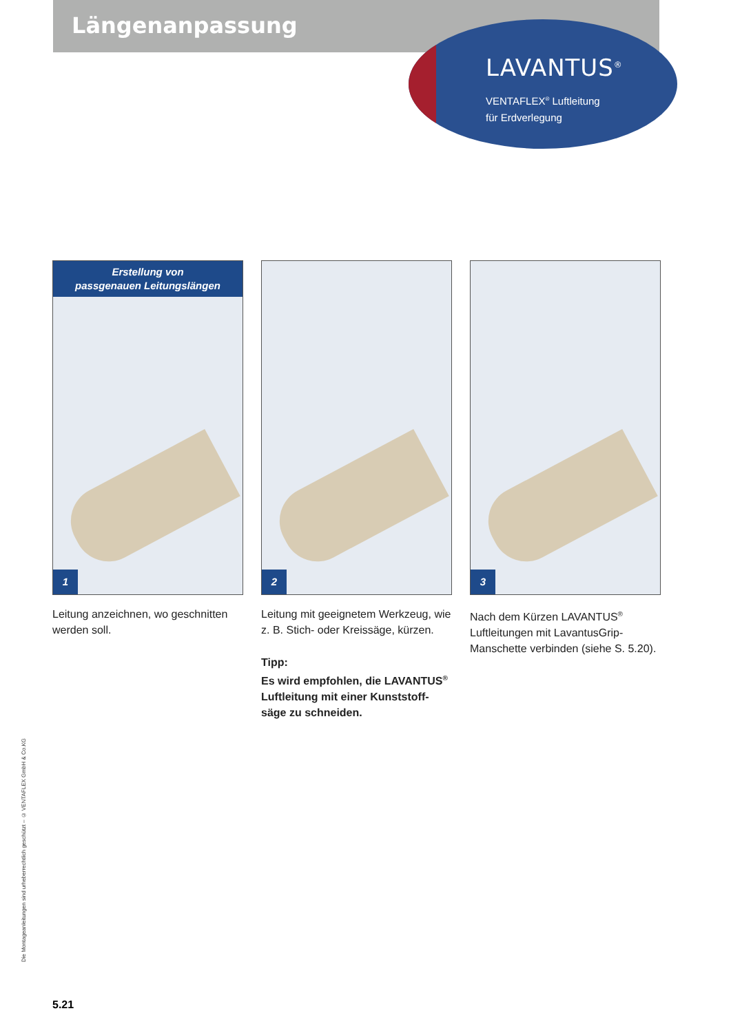Längenanpassung
LAVANTUS<sup>®</sup>
VENTAFLEX<sup>®</sup> Luftleitung
für Erdverlegung
Erstellung von
passgenauen Leitungslängen
1
Leitung anzeichnen, wo geschnitten werden soll.
2
Leitung mit geeignetem Werkzeug, wie z. B. Stich- oder Kreissäge, kürzen.
Tipp:
Es wird empfohlen, die LAVANTUS<sup>®</sup> Luftleitung mit einer Kunststoff-säge zu schneiden.
3
Nach dem Kürzen LAVANTUS<sup>®</sup> Luftleitungen mit LavantusGrip-Manschette verbinden (siehe S. 5.20).
Die Montageanleitungen sind urheberrechtlich geschützt – © VENTAFLEX GmbH & Co.KG
5.21